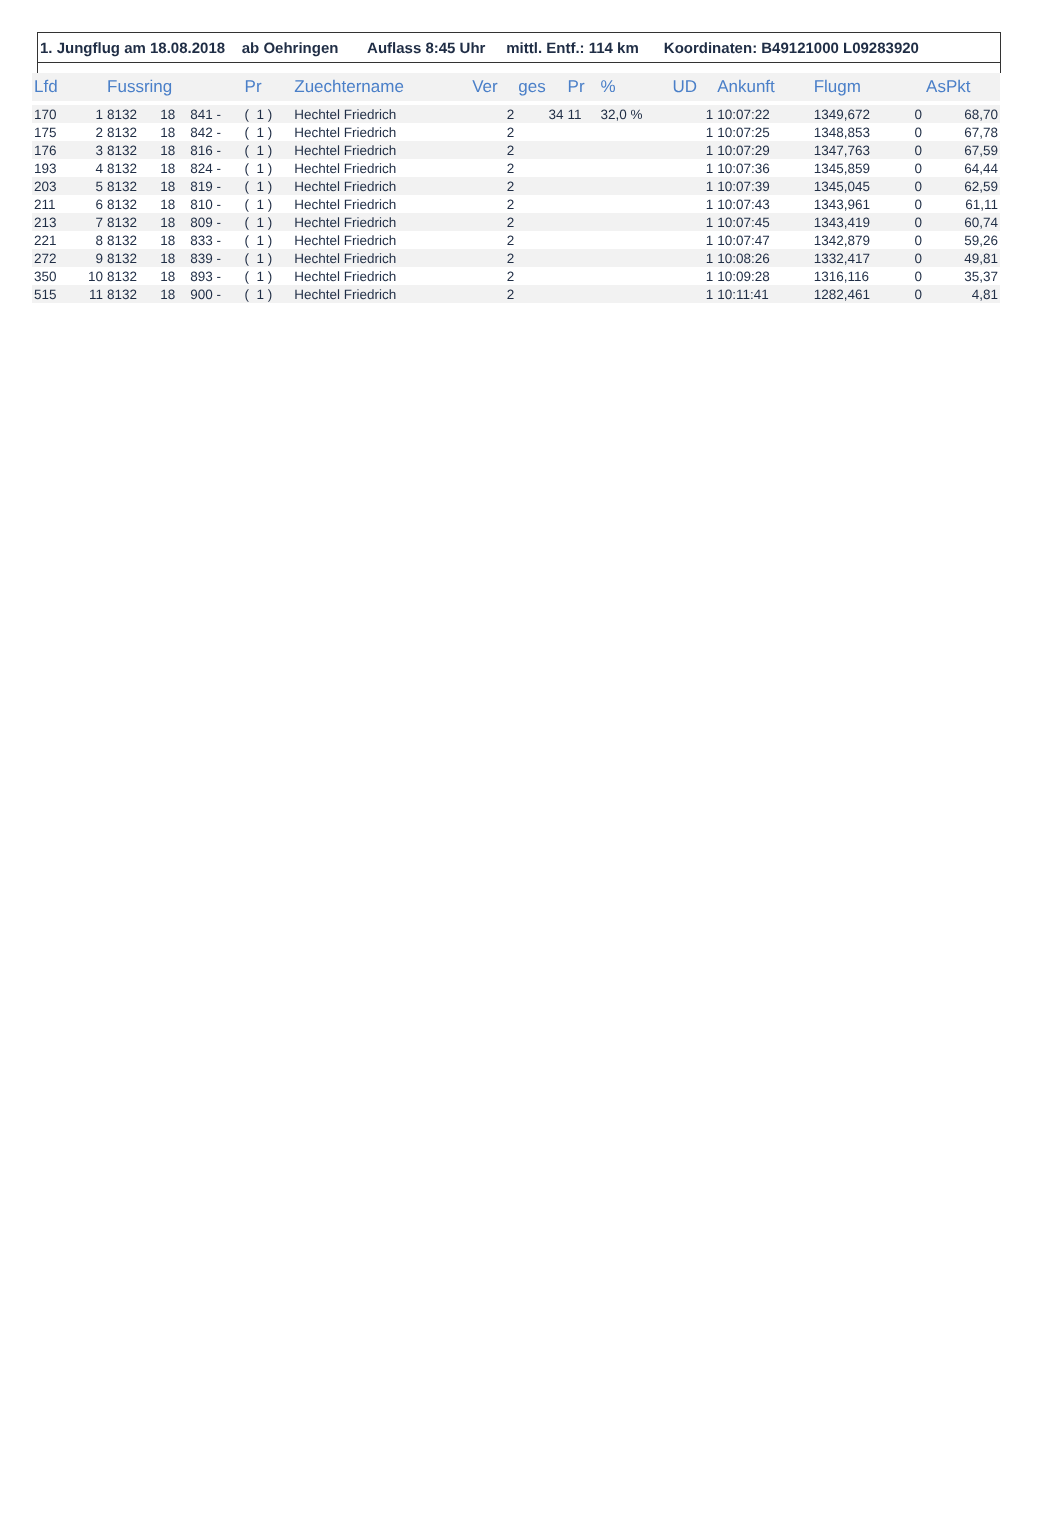1. Jungflug am 18.08.2018 ab Oehringen Auflass 8:45 Uhr mittl. Entf.: 114 km Koordinaten: B49121000 L09283920
| Lfd | | Fussring | | | Pr | Zuechtername | Ver | ges | Pr | % | UD | Ankunft | Flugm | | AsPkt |
| --- | --- | --- | --- | --- | --- | --- | --- | --- | --- | --- | --- | --- | --- | --- | --- |
| 170 | 1 | 8132 | 18 | 841 - | ( 1 ) | Hechtel Friedrich | 2 | 34 | 11 | 32,0 % | 1 | 10:07:22 | 1349,672 | 0 | 68,70 |
| 175 | 2 | 8132 | 18 | 842 - | ( 1 ) | Hechtel Friedrich | 2 | | | | 1 | 10:07:25 | 1348,853 | 0 | 67,78 |
| 176 | 3 | 8132 | 18 | 816 - | ( 1 ) | Hechtel Friedrich | 2 | | | | 1 | 10:07:29 | 1347,763 | 0 | 67,59 |
| 193 | 4 | 8132 | 18 | 824 - | ( 1 ) | Hechtel Friedrich | 2 | | | | 1 | 10:07:36 | 1345,859 | 0 | 64,44 |
| 203 | 5 | 8132 | 18 | 819 - | ( 1 ) | Hechtel Friedrich | 2 | | | | 1 | 10:07:39 | 1345,045 | 0 | 62,59 |
| 211 | 6 | 8132 | 18 | 810 - | ( 1 ) | Hechtel Friedrich | 2 | | | | 1 | 10:07:43 | 1343,961 | 0 | 61,11 |
| 213 | 7 | 8132 | 18 | 809 - | ( 1 ) | Hechtel Friedrich | 2 | | | | 1 | 10:07:45 | 1343,419 | 0 | 60,74 |
| 221 | 8 | 8132 | 18 | 833 - | ( 1 ) | Hechtel Friedrich | 2 | | | | 1 | 10:07:47 | 1342,879 | 0 | 59,26 |
| 272 | 9 | 8132 | 18 | 839 - | ( 1 ) | Hechtel Friedrich | 2 | | | | 1 | 10:08:26 | 1332,417 | 0 | 49,81 |
| 350 | 10 | 8132 | 18 | 893 - | ( 1 ) | Hechtel Friedrich | 2 | | | | 1 | 10:09:28 | 1316,116 | 0 | 35,37 |
| 515 | 11 | 8132 | 18 | 900 - | ( 1 ) | Hechtel Friedrich | 2 | | | | 1 | 10:11:41 | 1282,461 | 0 | 4,81 |